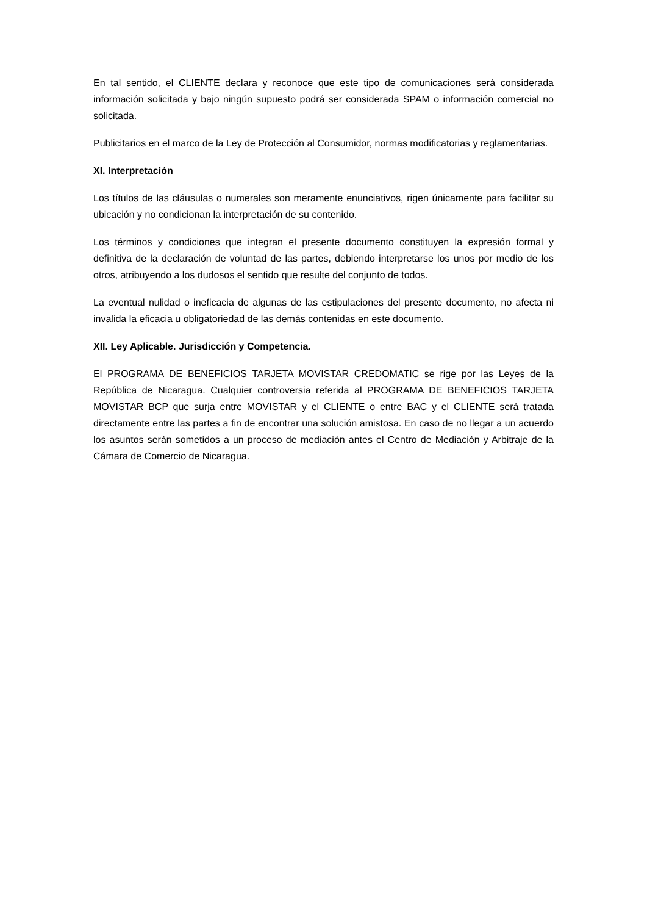En tal sentido, el CLIENTE declara y reconoce que este tipo de comunicaciones será considerada información solicitada y bajo ningún supuesto podrá ser considerada SPAM o información comercial no solicitada.
Publicitarios en el marco de la Ley de Protección al Consumidor, normas modificatorias y reglamentarias.
XI. Interpretación
Los títulos de las cláusulas o numerales son meramente enunciativos, rigen únicamente para facilitar su ubicación y no condicionan la interpretación de su contenido.
Los términos y condiciones que integran el presente documento constituyen la expresión formal y definitiva de la declaración de voluntad de las partes, debiendo interpretarse los unos por medio de los otros, atribuyendo a los dudosos el sentido que resulte del conjunto de todos.
La eventual nulidad o ineficacia de algunas de las estipulaciones del presente documento, no afecta ni invalida la eficacia u obligatoriedad de las demás contenidas en este documento.
XII. Ley Aplicable. Jurisdicción y Competencia.
El PROGRAMA DE BENEFICIOS TARJETA MOVISTAR CREDOMATIC se rige por las Leyes de la República de Nicaragua. Cualquier controversia referida al PROGRAMA DE BENEFICIOS TARJETA MOVISTAR BCP que surja entre MOVISTAR y el CLIENTE o entre BAC y el CLIENTE será tratada directamente entre las partes a fin de encontrar una solución amistosa. En caso de no llegar a un acuerdo los asuntos serán sometidos a un proceso de mediación antes el Centro de Mediación y Arbitraje de la Cámara de Comercio de Nicaragua.